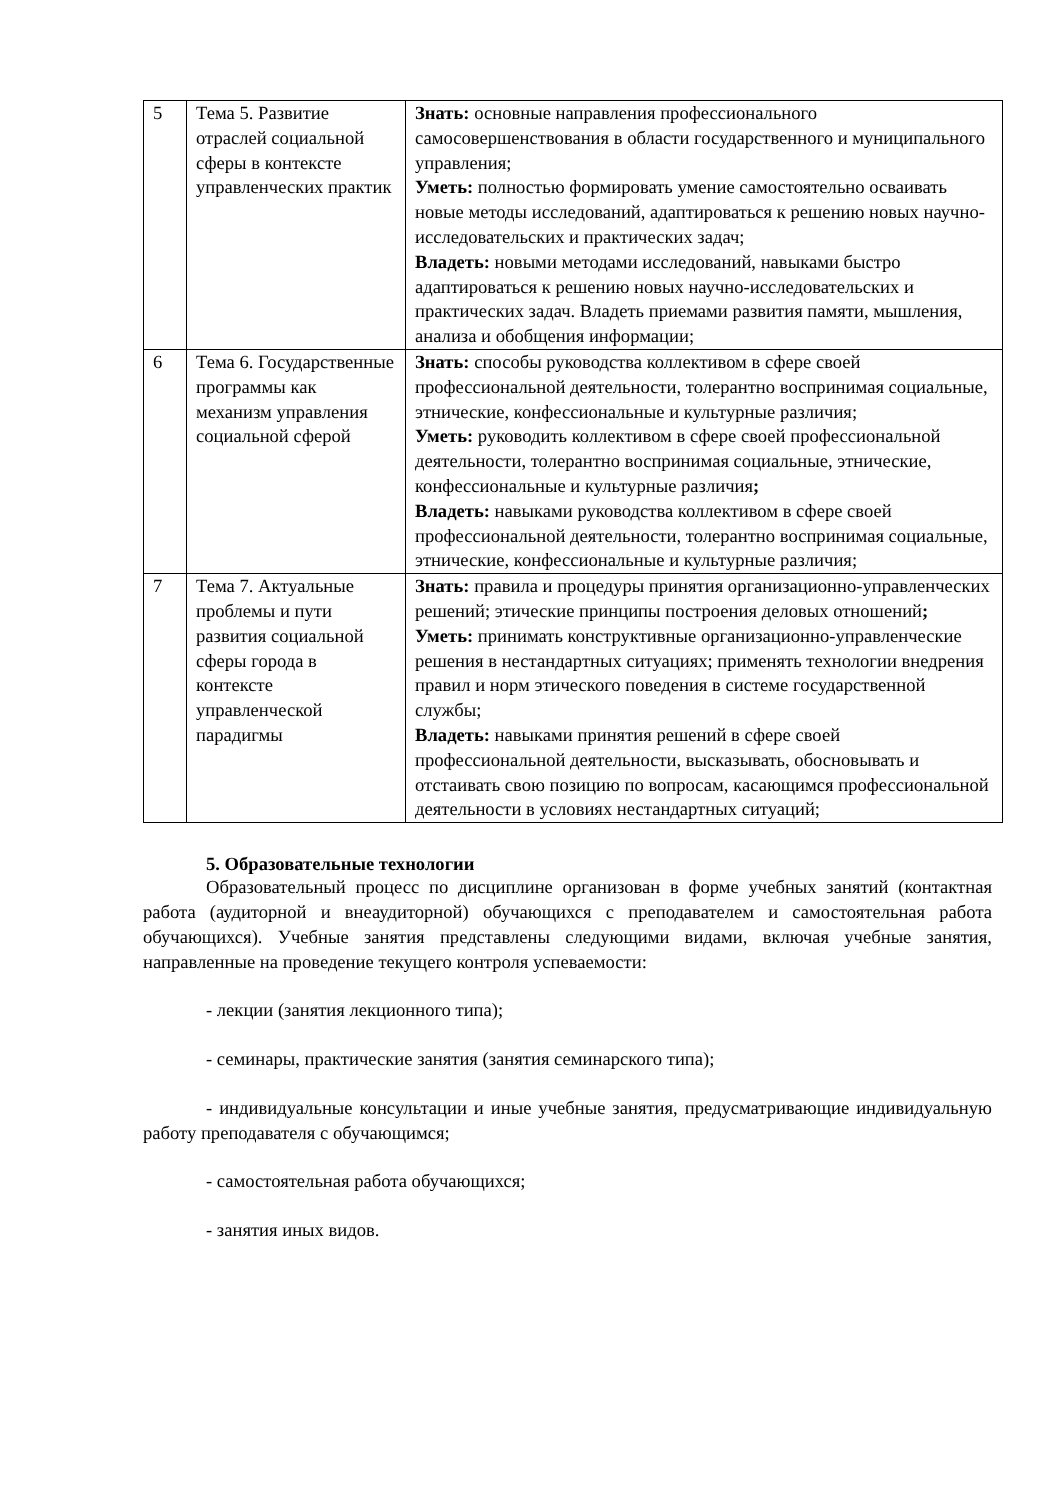| 5 | Тема 5. Развитие отраслей социальной сферы в контексте управленческих практик | Знать: основные направления профессионального самосовершенствования в области государственного и муниципального управления; Уметь: полностью формировать умение самостоятельно осваивать новые методы исследований, адаптироваться к решению новых научно-исследовательских и практических задач; Владеть: новыми методами исследований, навыками быстро адаптироваться к решению новых научно-исследовательских и практических задач. Владеть приемами развития памяти, мышления, анализа и обобщения информации; |
| 6 | Тема 6. Государственные программы как механизм управления социальной сферой | Знать: способы руководства коллективом в сфере своей профессиональной деятельности, толерантно воспринимая социальные, этнические, конфессиональные и культурные различия; Уметь: руководить коллективом в сфере своей профессиональной деятельности, толерантно воспринимая социальные, этнические, конфессиональные и культурные различия ; Владеть: навыками руководства коллективом в сфере своей профессиональной деятельности, толерантно воспринимая социальные, этнические, конфессиональные и культурные различия; |
| 7 | Тема 7. Актуальные проблемы и пути развития социальной сферы города в контексте управленческой парадигмы | Знать: правила и процедуры принятия организационно-управленческих решений; этические принципы построения деловых отношений ; Уметь: принимать конструктивные организационно-управленческие решения в нестандартных ситуациях; применять технологии внедрения правил и норм этического поведения в системе государственной службы; Владеть: навыками принятия решений в сфере своей профессиональной деятельности, высказывать, обосновывать и отстаивать свою позицию по вопросам, касающимся профессиональной деятельности в условиях нестандартных ситуаций; |
5. Образовательные технологии
Образовательный процесс по дисциплине организован в форме учебных занятий (контактная работа (аудиторной и внеаудиторной) обучающихся с преподавателем и самостоятельная работа обучающихся). Учебные занятия представлены следующими видами, включая учебные занятия, направленные на проведение текущего контроля успеваемости:
- лекции (занятия лекционного типа);
- семинары, практические занятия (занятия семинарского типа);
- индивидуальные консультации и иные учебные занятия, предусматривающие индивидуальную работу преподавателя с обучающимся;
- самостоятельная работа обучающихся;
- занятия иных видов.